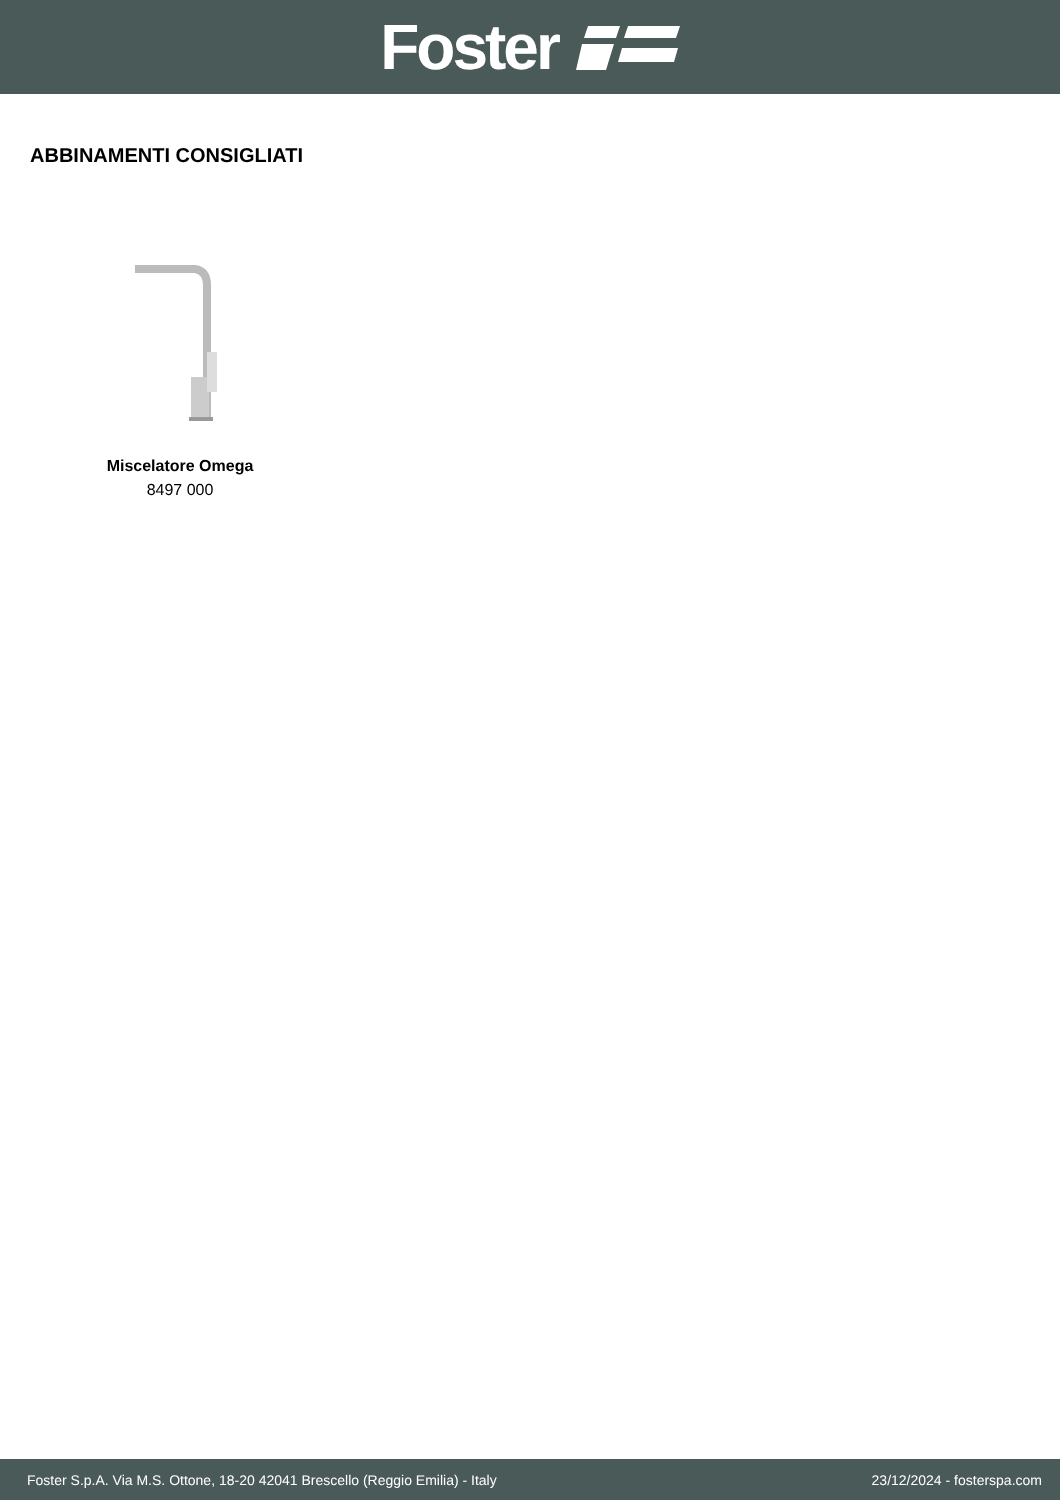Foster
ABBINAMENTI CONSIGLIATI
Miscelatore Omega
8497 000
Foster S.p.A. Via M.S. Ottone, 18-20 42041 Brescello (Reggio Emilia) - Italy 23/12/2024 - fosterspa.com